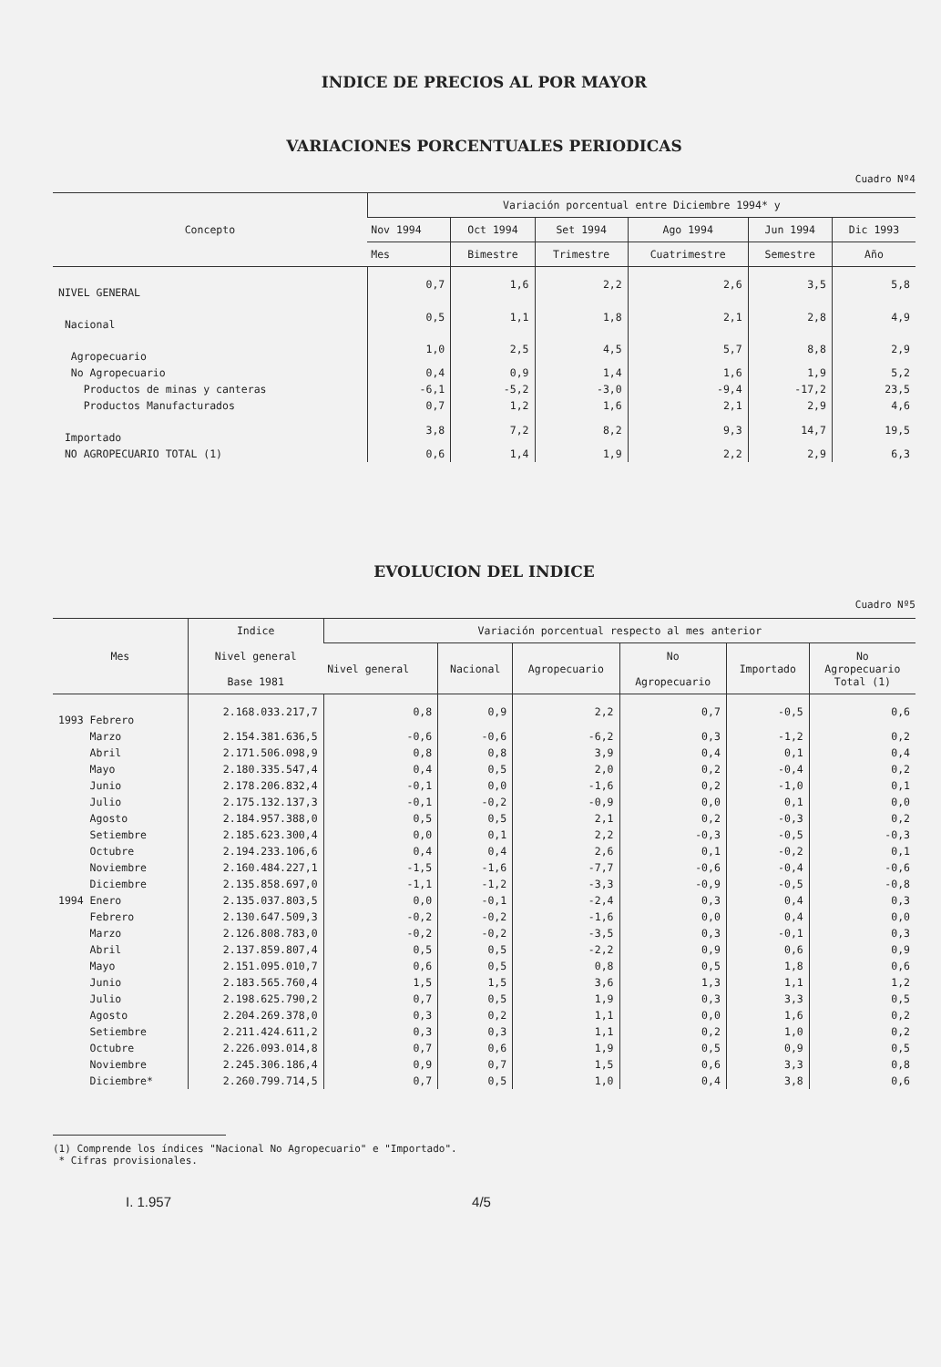INDICE DE PRECIOS AL POR MAYOR
VARIACIONES PORCENTUALES PERIODICAS
Cuadro Nº4
| Concepto | Variación porcentual entre Diciembre 1994* y | | | | | |
| --- | --- | --- | --- | --- | --- | --- |
| | Nov 1994 | Oct 1994 | Set 1994 | Ago 1994 | Jun 1994 | Dic 1993 |
| | Mes | Bimestre | Trimestre | Cuatrimestre | Semestre | Año |
| NIVEL GENERAL | 0,7 | 1,6 | 2,2 | 2,6 | 3,5 | 5,8 |
| Nacional | 0,5 | 1,1 | 1,8 | 2,1 | 2,8 | 4,9 |
| Agropecuario | 1,0 | 2,5 | 4,5 | 5,7 | 8,8 | 2,9 |
| No Agropecuario | 0,4 | 0,9 | 1,4 | 1,6 | 1,9 | 5,2 |
| Productos de minas y canteras | -6,1 | -5,2 | -3,0 | -9,4 | -17,2 | 23,5 |
| Productos Manufacturados | 0,7 | 1,2 | 1,6 | 2,1 | 2,9 | 4,6 |
| Importado | 3,8 | 7,2 | 8,2 | 9,3 | 14,7 | 19,5 |
| NO AGROPECUARIO TOTAL (1) | 0,6 | 1,4 | 1,9 | 2,2 | 2,9 | 6,3 |
EVOLUCION DEL INDICE
Cuadro Nº5
| Mes | Indice Nivel general Base 1981 | Variación porcentual respecto al mes anterior | | | | | |
| --- | --- | --- | --- | --- | --- | --- | --- |
| | | Nivel general | Nacional | Agropecuario | No Agropecuario | Importado | No Agropecuario Total (1) |
| 1993 Febrero | 2.168.033.217,7 | 0,8 | 0,9 | 2,2 | 0,7 | -0,5 | 0,6 |
| Marzo | 2.154.381.636,5 | -0,6 | -0,6 | -6,2 | 0,3 | -1,2 | 0,2 |
| Abril | 2.171.506.098,9 | 0,8 | 0,8 | 3,9 | 0,4 | 0,1 | 0,4 |
| Mayo | 2.180.335.547,4 | 0,4 | 0,5 | 2,0 | 0,2 | -0,4 | 0,2 |
| Junio | 2.178.206.832,4 | -0,1 | 0,0 | -1,6 | 0,2 | -1,0 | 0,1 |
| Julio | 2.175.132.137,3 | -0,1 | -0,2 | -0,9 | 0,0 | 0,1 | 0,0 |
| Agosto | 2.184.957.388,0 | 0,5 | 0,5 | 2,1 | 0,2 | -0,3 | 0,2 |
| Setiembre | 2.185.623.300,4 | 0,0 | 0,1 | 2,2 | -0,3 | -0,5 | -0,3 |
| Octubre | 2.194.233.106,6 | 0,4 | 0,4 | 2,6 | 0,1 | -0,2 | 0,1 |
| Noviembre | 2.160.484.227,1 | -1,5 | -1,6 | -7,7 | -0,6 | -0,4 | -0,6 |
| Diciembre | 2.135.858.697,0 | -1,1 | -1,2 | -3,3 | -0,9 | -0,5 | -0,8 |
| 1994 Enero | 2.135.037.803,5 | 0,0 | -0,1 | -2,4 | 0,3 | 0,4 | 0,3 |
| Febrero | 2.130.647.509,3 | -0,2 | -0,2 | -1,6 | 0,0 | 0,4 | 0,0 |
| Marzo | 2.126.808.783,0 | -0,2 | -0,2 | -3,5 | 0,3 | -0,1 | 0,3 |
| Abril | 2.137.859.807,4 | 0,5 | 0,5 | -2,2 | 0,9 | 0,6 | 0,9 |
| Mayo | 2.151.095.010,7 | 0,6 | 0,5 | 0,8 | 0,5 | 1,8 | 0,6 |
| Junio | 2.183.565.760,4 | 1,5 | 1,5 | 3,6 | 1,3 | 1,1 | 1,2 |
| Julio | 2.198.625.790,2 | 0,7 | 0,5 | 1,9 | 0,3 | 3,3 | 0,5 |
| Agosto | 2.204.269.378,0 | 0,3 | 0,2 | 1,1 | 0,0 | 1,6 | 0,2 |
| Setiembre | 2.211.424.611,2 | 0,3 | 0,3 | 1,1 | 0,2 | 1,0 | 0,2 |
| Octubre | 2.226.093.014,8 | 0,7 | 0,6 | 1,9 | 0,5 | 0,9 | 0,5 |
| Noviembre | 2.245.306.186,4 | 0,9 | 0,7 | 1,5 | 0,6 | 3,3 | 0,8 |
| Diciembre* | 2.260.799.714,5 | 0,7 | 0,5 | 1,0 | 0,4 | 3,8 | 0,6 |
(1) Comprende los índices "Nacional No Agropecuario" e "Importado".
* Cifras provisionales.
I. 1.957 4/5